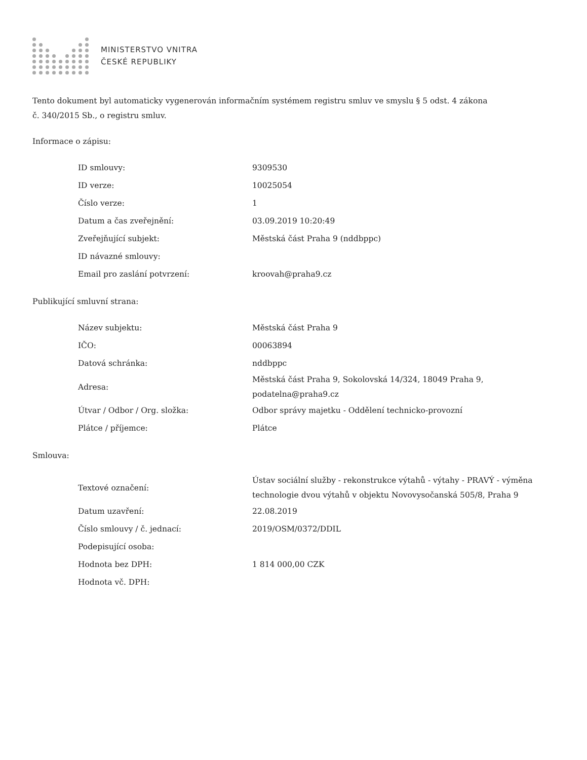MINISTERSTVO VNITRA
ČESKÉ REPUBLIKY
Tento dokument byl automaticky vygenerován informačním systémem registru smluv ve smyslu § 5 odst. 4 zákona
č. 340/2015 Sb., o registru smluv.
Informace o zápisu:
| ID smlouvy: | 9309530 |
| ID verze: | 10025054 |
| Číslo verze: | 1 |
| Datum a čas zveřejnění: | 03.09.2019 10:20:49 |
| Zveřejňující subjekt: | Městská část Praha 9 (nddbppc) |
| ID návazné smlouvy: | |
| Email pro zaslání potvrzení: | kroovah@praha9.cz |
Publikující smluvní strana:
| Název subjektu: | Městská část Praha 9 |
| IČO: | 00063894 |
| Datová schránka: | nddbppc |
| Adresa: | Městská část Praha 9, Sokolovská 14/324, 18049 Praha 9, podatelna@praha9.cz |
| Útvar / Odbor / Org. složka: | Odbor správy majetku - Oddělení technicko-provozní |
| Plátce / příjemce: | Plátce |
Smlouva:
| Textové označení: | Ústav sociální služby - rekonstrukce výtahů - výtahy - PRAVÝ - výměna technologie dvou výtahů v objektu Novovysočanská 505/8, Praha 9 |
| Datum uzavření: | 22.08.2019 |
| Číslo smlouvy / č. jednací: | 2019/OSM/0372/DDIL |
| Podepisující osoba: | |
| Hodnota bez DPH: | 1 814 000,00 CZK |
| Hodnota vč. DPH: | |